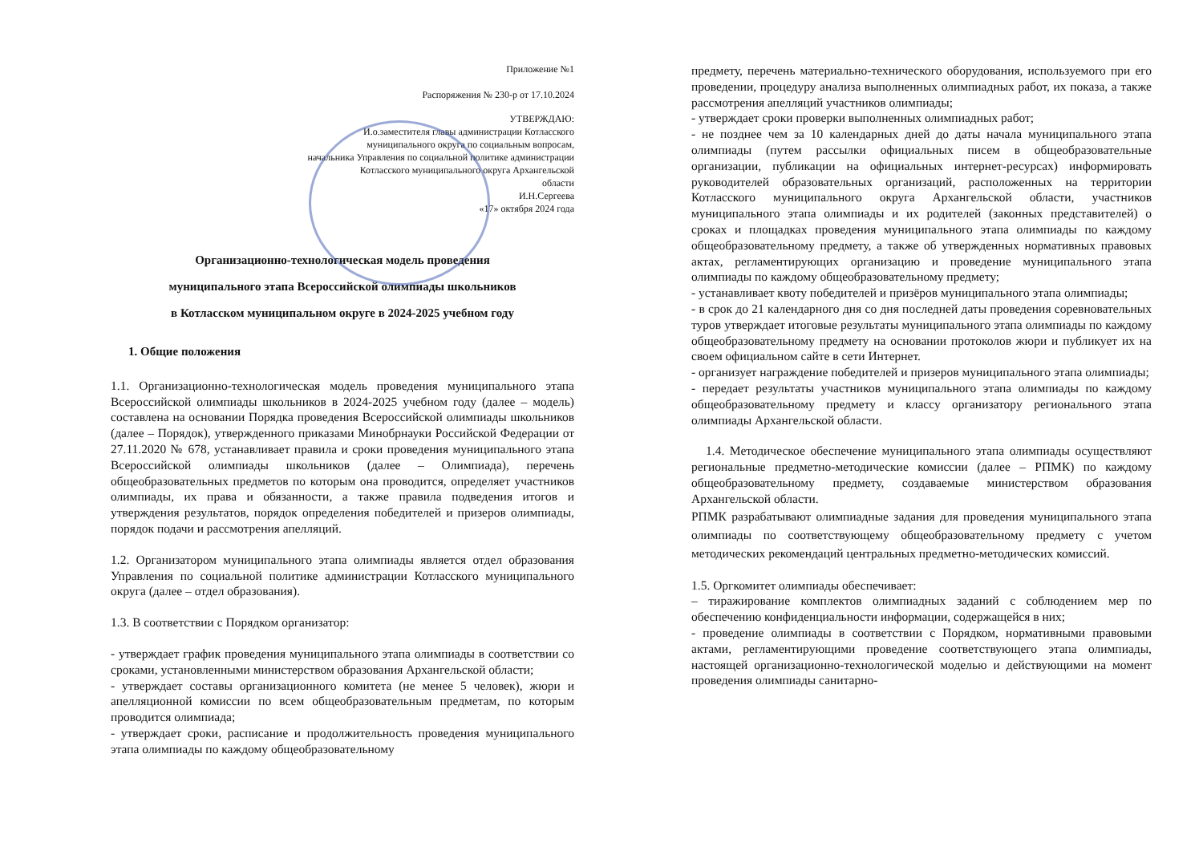Приложение №1
Распоряжения № 230-р от 17.10.2024
УТВЕРЖДАЮ:
И.о.заместителя главы администрации Котласского
муниципального округа по социальным вопросам,
начальника Управления по социальной политике администрации
Котласского муниципального округа Архангельской
области
И.Н.Сергеева
«17» октября 2024 года
Организационно-технологическая модель проведения
муниципального этапа Всероссийской олимпиады школьников
в Котласском муниципальном округе в 2024-2025 учебном году
1. Общие положения
1.1. Организационно-технологическая модель проведения муниципального этапа Всероссийской олимпиады школьников в 2024-2025 учебном году (далее – модель) составлена на основании Порядка проведения Всероссийской олимпиады школьников (далее – Порядок), утвержденного приказами Минобрнауки Российской Федерации от 27.11.2020 № 678, устанавливает правила и сроки проведения муниципального этапа Всероссийской олимпиады школьников (далее – Олимпиада), перечень общеобразовательных предметов по которым она проводится, определяет участников олимпиады, их права и обязанности, а также правила подведения итогов и утверждения результатов, порядок определения победителей и призеров олимпиады, порядок подачи и рассмотрения апелляций.
1.2. Организатором муниципального этапа олимпиады является отдел образования Управления по социальной политике администрации Котласского муниципального округа (далее – отдел образования).
1.3. В соответствии с Порядком организатор:
- утверждает график проведения муниципального этапа олимпиады в соответствии со сроками, установленными министерством образования Архангельской области;
- утверждает составы организационного комитета (не менее 5 человек), жюри и апелляционной комиссии по всем общеобразовательным предметам, по которым проводится олимпиада;
- утверждает сроки, расписание и продолжительность проведения муниципального этапа олимпиады по каждому общеобразовательному
предмету, перечень материально-технического оборудования, используемого при его проведении, процедуру анализа выполненных олимпиадных работ, их показа, а также рассмотрения апелляций участников олимпиады;
- утверждает сроки проверки выполненных олимпиадных работ;
- не позднее чем за 10 календарных дней до даты начала муниципального этапа олимпиады (путем рассылки официальных писем в общеобразовательные организации, публикации на официальных интернет-ресурсах) информировать руководителей образовательных организаций, расположенных на территории Котласского муниципального округа Архангельской области, участников муниципального этапа олимпиады и их родителей (законных представителей) о сроках и площадках проведения муниципального этапа олимпиады по каждому общеобразовательному предмету, а также об утвержденных нормативных правовых актах, регламентирующих организацию и проведение муниципального этапа олимпиады по каждому общеобразовательному предмету;
- устанавливает квоту победителей и призёров муниципального этапа олимпиады;
- в срок до 21 календарного дня со дня последней даты проведения соревновательных туров утверждает итоговые результаты муниципального этапа олимпиады по каждому общеобразовательному предмету на основании протоколов жюри и публикует их на своем официальном сайте в сети Интернет.
- организует награждение победителей и призеров муниципального этапа олимпиады;
- передает результаты участников муниципального этапа олимпиады по каждому общеобразовательному предмету и классу организатору регионального этапа олимпиады Архангельской области.
1.4. Методическое обеспечение муниципального этапа олимпиады осуществляют региональные предметно-методические комиссии (далее – РПМК) по каждому общеобразовательному предмету, создаваемые министерством образования Архангельской области.
РПМК разрабатывают олимпиадные задания для проведения муниципального этапа олимпиады по соответствующему общеобразовательному предмету с учетом методических рекомендаций центральных предметно-методических комиссий.
1.5. Оргкомитет олимпиады обеспечивает:
– тиражирование комплектов олимпиадных заданий с соблюдением мер по обеспечению конфиденциальности информации, содержащейся в них;
- проведение олимпиады в соответствии с Порядком, нормативными правовыми актами, регламентирующими проведение соответствующего этапа олимпиады, настоящей организационно-технологической моделью и действующими на момент проведения олимпиады санитарно-